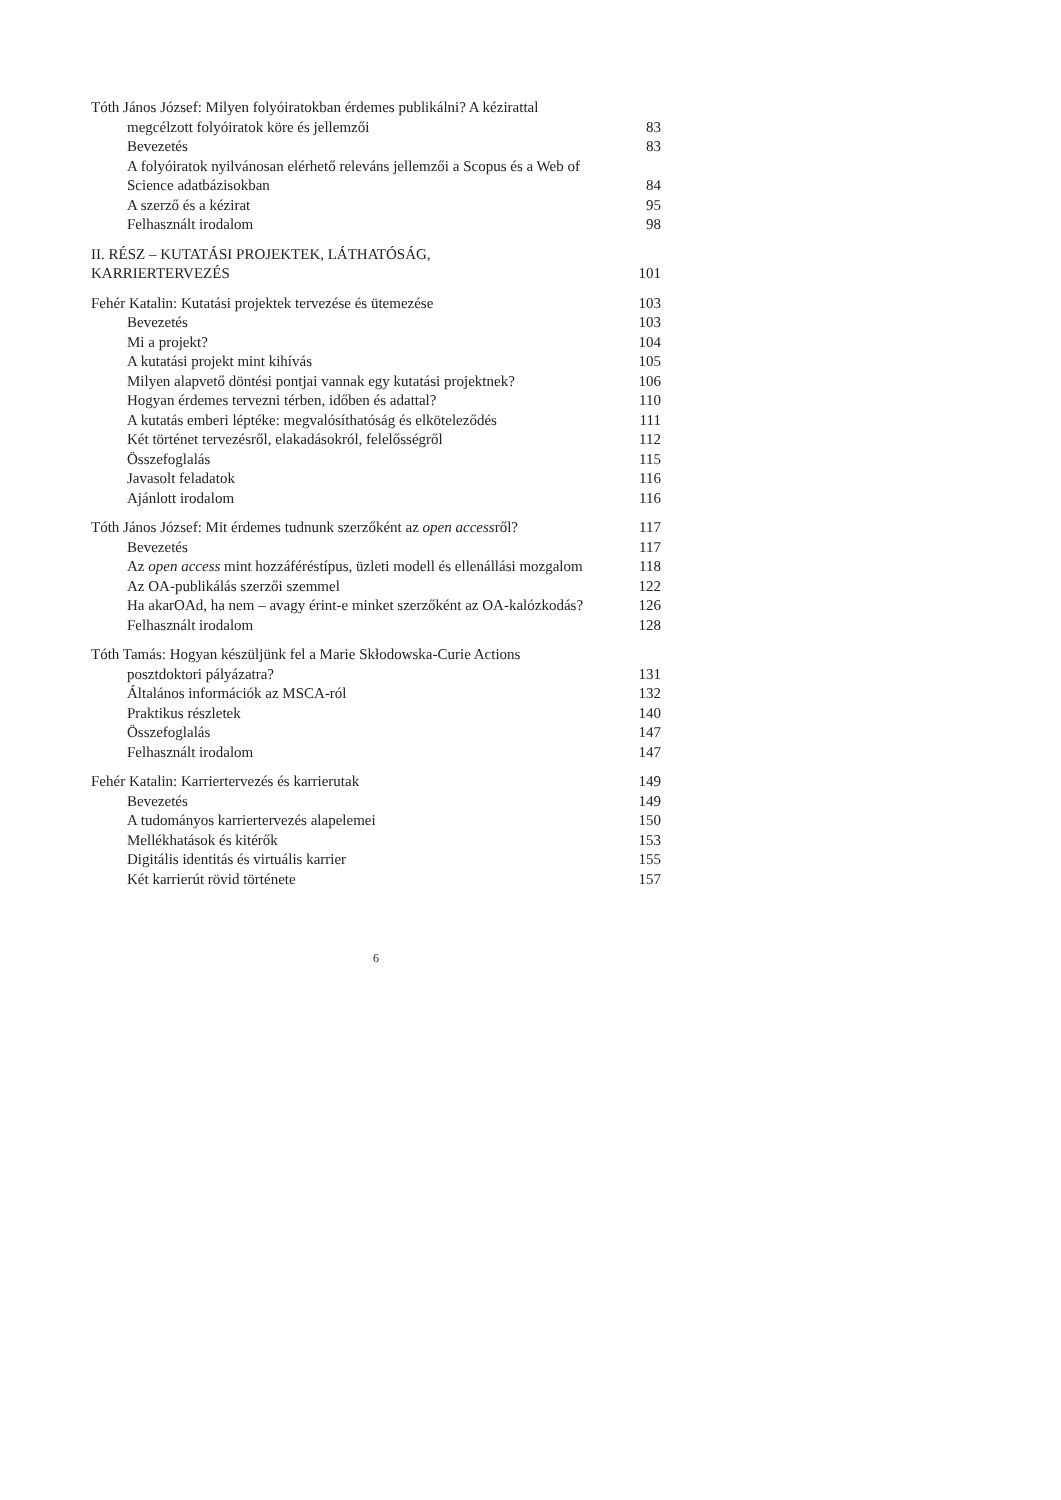Tóth János József: Milyen folyóiratokban érdemes publikálni? A kézirattal
megcélzott folyóiratok köre és jellemzői
83
Bevezetés 83
A folyóiratok nyilvánosan elérhető releváns jellemzői a Scopus és a Web of Science adatbázisokban
84
A szerző és a kézirat 95
Felhasznált irodalom 98
II. RÉSZ – KUTATÁSI PROJEKTEK, LÁTHATÓSÁG,
KARRIERTERVEZÉS
101
Fehér Katalin: Kutatási projektek tervezése és ütemezése 103
Bevezetés 103
Mi a projekt? 104
A kutatási projekt mint kihívás 105
Milyen alapvető döntési pontjai vannak egy kutatási projektnek? 106
Hogyan érdemes tervezni térben, időben és adattal? 110
A kutatás emberi léptéke: megvalósíthatóság és elköteleződés 111
Két történet tervezésről, elakadásokról, felelősségről 112
Összefoglalás 115
Javasolt feladatok 116
Ajánlott irodalom 116
Tóth János József: Mit érdemes tudnunk szerzőként az open accessről? 117
Bevezetés 117
Az open access mint hozzáféréstípus, üzleti modell és ellenállási mozgalom 118
Az OA-publikálás szerzői szemmel 122
Ha akarOAd, ha nem – avagy érint-e minket szerzőként az OA-kalózkodás? 126
Felhasznált irodalom 128
Tóth Tamás: Hogyan készüljünk fel a Marie Skłodowska-Curie Actions
posztdoktori pályázatra?
131
Általános információk az MSCA-ról 132
Praktikus részletek 140
Összefoglalás 147
Felhasznált irodalom 147
Fehér Katalin: Karriertervezés és karrierutak 149
Bevezetés 149
A tudományos karriertervezés alapelemei 150
Mellékhatások és kitérők 153
Digitális identitás és virtuális karrier 155
Két karrierút rövid története 157
6